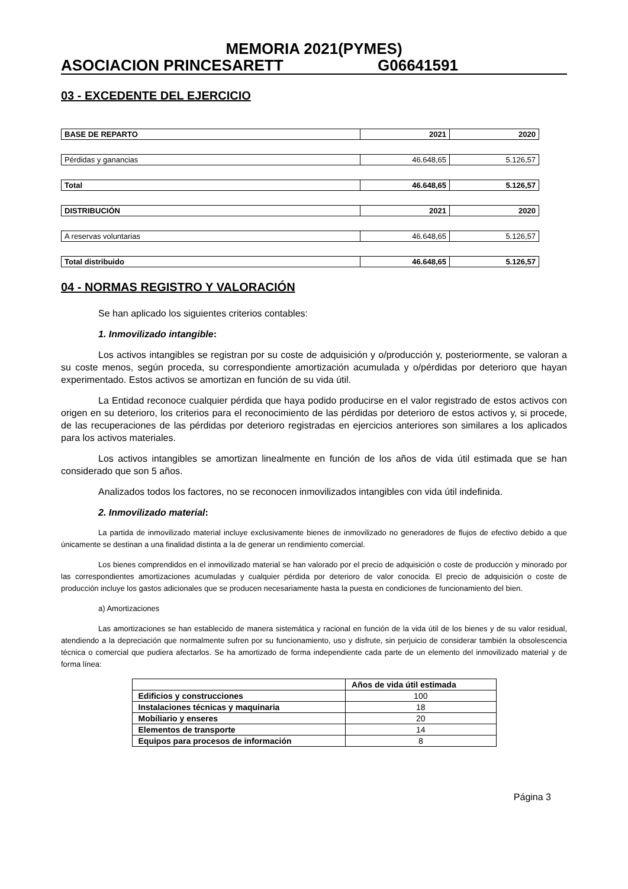MEMORIA 2021(PYMES)
ASOCIACION PRINCESARETT G06641591
03 - EXCEDENTE DEL EJERCICIO
| BASE DE REPARTO | 2021 | 2020 |
| Pérdidas y ganancias | 46.648,65 | 5.126,57 |
| Total | 46.648,65 | 5.126,57 |
| DISTRIBUCIÓN | 2021 | 2020 |
| A reservas voluntarias | 46.648,65 | 5.126,57 |
| Total distribuido | 46.648,65 | 5.126,57 |
04 - NORMAS REGISTRO Y VALORACIÓN
Se han aplicado los siguientes criterios contables:
1. Inmovilizado intangible:
Los activos intangibles se registran por su coste de adquisición y o/producción y, posteriormente, se valoran a su coste menos, según proceda, su correspondiente amortización acumulada y o/pérdidas por deterioro que hayan experimentado. Estos activos se amortizan en función de su vida útil.
La Entidad reconoce cualquier pérdida que haya podido producirse en el valor registrado de estos activos con origen en su deterioro, los criterios para el reconocimiento de las pérdidas por deterioro de estos activos y, si procede, de las recuperaciones de las pérdidas por deterioro registradas en ejercicios anteriores son similares a los aplicados para los activos materiales.
Los activos intangibles se amortizan linealmente en función de los años de vida útil estimada que se han considerado que son 5 años.
Analizados todos los factores, no se reconocen inmovilizados intangibles con vida útil indefinida.
2. Inmovilizado material:
La partida de inmovilizado material incluye exclusivamente bienes de inmovilizado no generadores de flujos de efectivo debido a que únicamente se destinan a una finalidad distinta a la de generar un rendimiento comercial.
Los bienes comprendidos en el inmovilizado material se han valorado por el precio de adquisición o coste de producción y minorado por las correspondientes amortizaciones acumuladas y cualquier pérdida por deterioro de valor conocida. El precio de adquisición o coste de producción incluye los gastos adicionales que se producen necesariamente hasta la puesta en condiciones de funcionamiento del bien.
a) Amortizaciones
Las amortizaciones se han establecido de manera sistemática y racional en función de la vida útil de los bienes y de su valor residual, atendiendo a la depreciación que normalmente sufren por su funcionamiento, uso y disfrute, sin perjuicio de considerar también la obsolescencia técnica o comercial que pudiera afectarlos. Se ha amortizado de forma independiente cada parte de un elemento del inmovilizado material y de forma línea:
| | Años de vida útil estimada |
| --- | --- |
| Edificios y construcciones | 100 |
| Instalaciones técnicas y maquinaria | 18 |
| Mobiliario y enseres | 20 |
| Elementos de transporte | 14 |
| Equipos para procesos de información | 8 |
Página 3